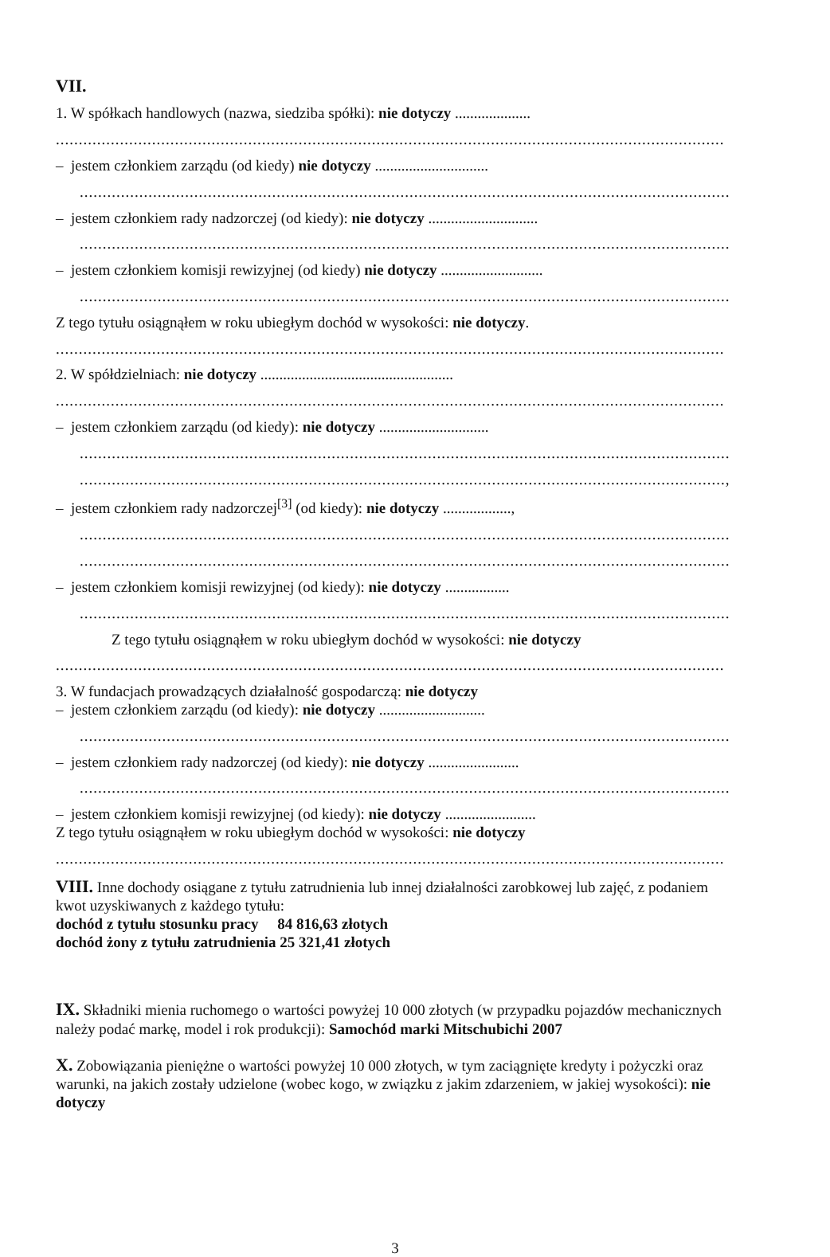VII.
1. W spółkach handlowych (nazwa, siedziba spółki): nie dotyczy ....................
..................................................................................................................................................
– jestem członkiem zarządu (od kiedy) nie dotyczy ..............................
..............................................................................................................................................
– jestem członkiem rady nadzorczej (od kiedy): nie dotyczy .............................
..............................................................................................................................................
– jestem członkiem komisji rewizyjnej (od kiedy) nie dotyczy ...........................
..............................................................................................................................................
Z tego tytułu osiągnąłem w roku ubiegłym dochód w wysokości: nie dotyczy.
..................................................................................................................................................
2. W spółdzielniach: nie dotyczy ...................................................
..................................................................................................................................................
– jestem członkiem zarządu (od kiedy): nie dotyczy .............................
..............................................................................................................................................
.............................................................................................................................................,
– jestem członkiem rady nadzorczej<sup>[3]</sup> (od kiedy): nie dotyczy ..................,
..............................................................................................................................................
..............................................................................................................................................
– jestem członkiem komisji rewizyjnej (od kiedy): nie dotyczy .................
..............................................................................................................................................
Z tego tytułu osiągnąłem w roku ubiegłym dochód w wysokości: nie dotyczy
..................................................................................................................................................
3. W fundacjach prowadzących działalność gospodarczą: nie dotyczy
– jestem członkiem zarządu (od kiedy): nie dotyczy ............................
..............................................................................................................................................
– jestem członkiem rady nadzorczej (od kiedy): nie dotyczy ........................
..............................................................................................................................................
– jestem członkiem komisji rewizyjnej (od kiedy): nie dotyczy ........................
Z tego tytułu osiągnąłem w roku ubiegłym dochód w wysokości: nie dotyczy
..................................................................................................................................................
VIII. Inne dochody osiągane z tytułu zatrudnienia lub innej działalności zarobkowej lub zajęć, z podaniem kwot uzyskiwanych z każdego tytułu:
dochód z tytułu stosunku pracy 84 816,63 złotych
dochód żony z tytułu zatrudnienia 25 321,41 złotych
IX. Składniki mienia ruchomego o wartości powyżej 10 000 złotych (w przypadku pojazdów mechanicznych należy podać markę, model i rok produkcji): Samochód marki Mitschubichi 2007
X. Zobowiązania pieniężne o wartości powyżej 10 000 złotych, w tym zaciągnięte kredyty i pożyczki oraz warunki, na jakich zostały udzielone (wobec kogo, w związku z jakim zdarzeniem, w jakiej wysokości): nie dotyczy
3